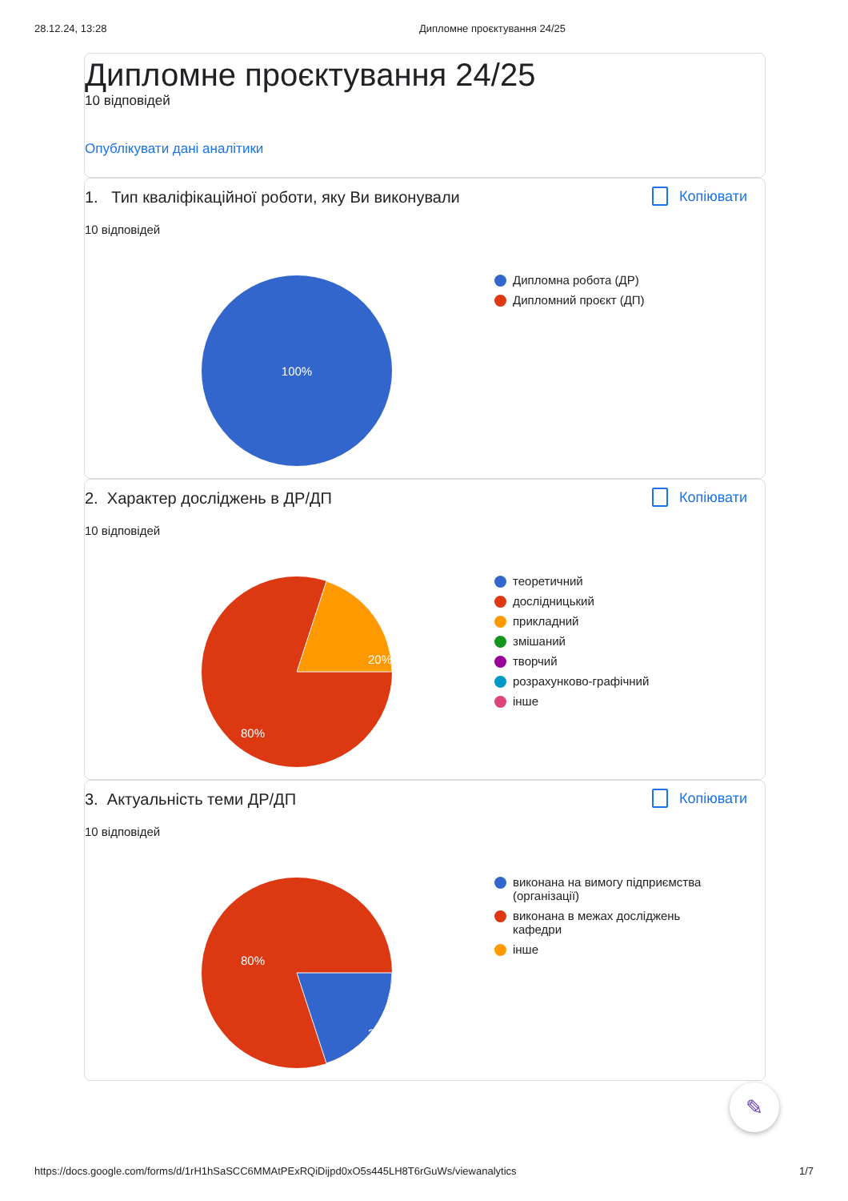28.12.24, 13:28 Дипломне проєктування 24/25
Дипломне проєктування 24/25
10 відповідей
Опублікувати дані аналітики
1. Тип кваліфікаційної роботи, яку Ви виконували
Копіювати
10 відповідей
100%
Дипломна робота (ДР)
Дипломний проєкт (ДП)
2. Характер досліджень в ДР/ДП
Копіювати
10 відповідей
20%
80%
теоретичний
дослідницький
прикладний
змішаний
творчий
розрахунково-графічний
інше
3. Актуальність теми ДР/ДП
Копіювати
10 відповідей
20%
80%
виконана на вимогу підприємства (організації)
виконана в межах досліджень кафедри
інше
✎
https://docs.google.com/forms/d/1rH1hSaSCC6MMAtPExRQiDijpd0xO5s445LH8T6rGuWs/viewanalytics 1/7